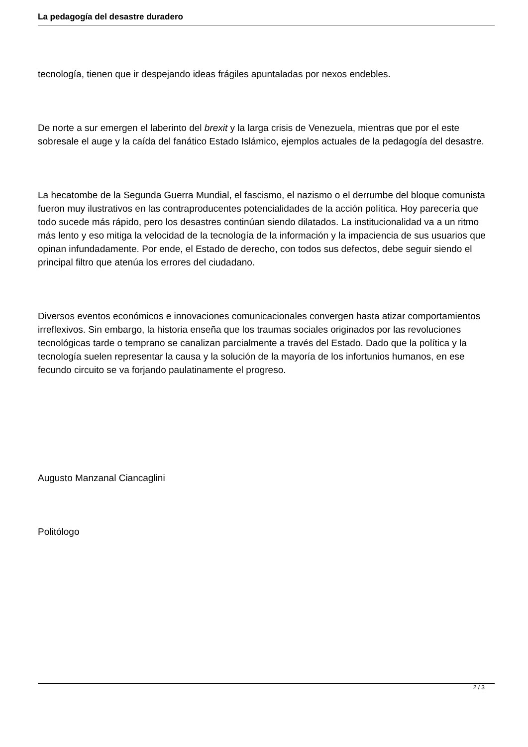La pedagogía del desastre duradero
tecnología, tienen que ir despejando ideas frágiles apuntaladas por nexos endebles.
De norte a sur emergen el laberinto del brexit y la larga crisis de Venezuela, mientras que por el este sobresale el auge y la caída del fanático Estado Islámico, ejemplos actuales de la pedagogía del desastre.
La hecatombe de la Segunda Guerra Mundial, el fascismo, el nazismo o el derrumbe del bloque comunista fueron muy ilustrativos en las contraproducentes potencialidades de la acción política. Hoy parecería que todo sucede más rápido, pero los desastres continúan siendo dilatados. La institucionalidad va a un ritmo más lento y eso mitiga la velocidad de la tecnología de la información y la impaciencia de sus usuarios que opinan infundadamente. Por ende, el Estado de derecho, con todos sus defectos, debe seguir siendo el principal filtro que atenúa los errores del ciudadano.
Diversos eventos económicos e innovaciones comunicacionales convergen hasta atizar comportamientos irreflexivos. Sin embargo, la historia enseña que los traumas sociales originados por las revoluciones tecnológicas tarde o temprano se canalizan parcialmente a través del Estado. Dado que la política y la tecnología suelen representar la causa y la solución de la mayoría de los infortunios humanos, en ese fecundo circuito se va forjando paulatinamente el progreso.
Augusto Manzanal Ciancaglini
Politólogo
2 / 3